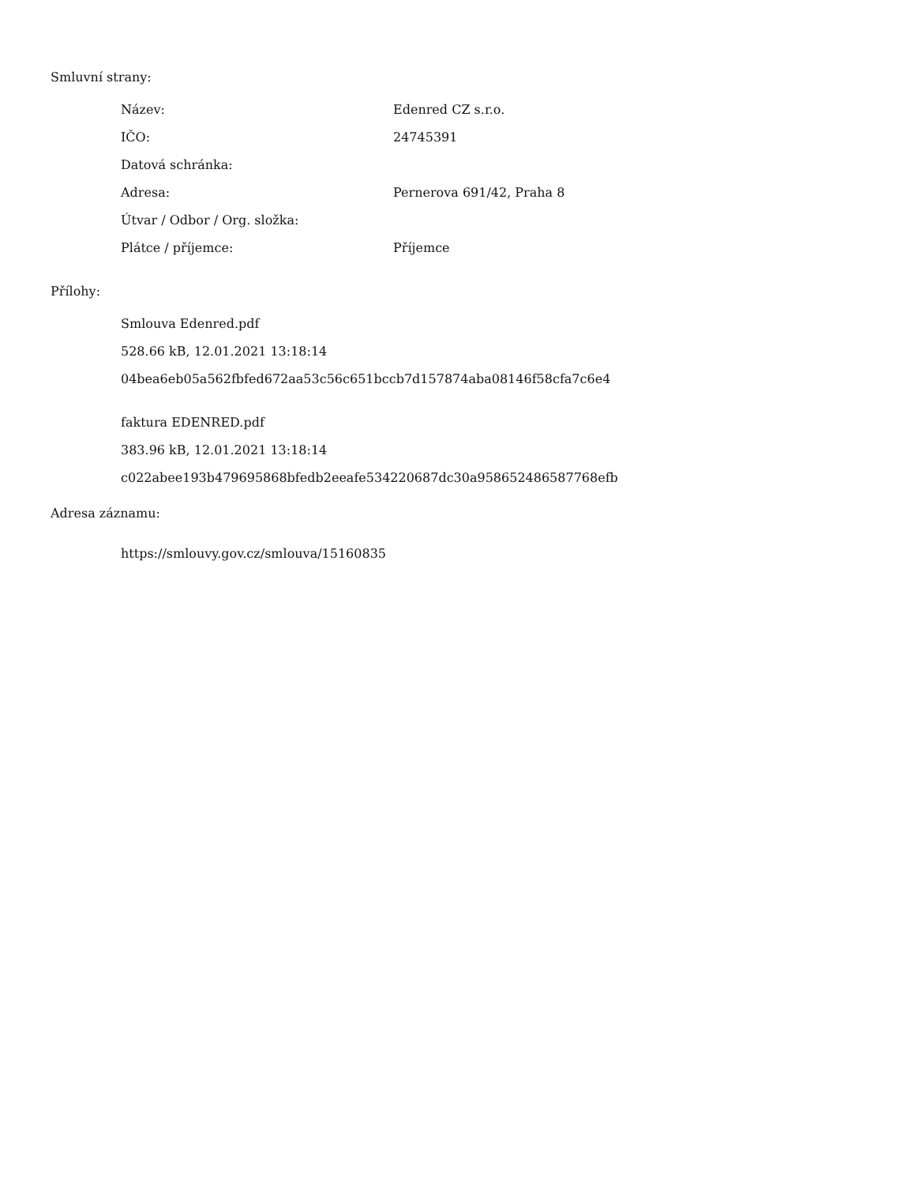Smluvní strany:
| Název: | Edenred CZ s.r.o. |
| IČO: | 24745391 |
| Datová schránka: | |
| Adresa: | Pernerova 691/42, Praha 8 |
| Útvar / Odbor / Org. složka: | |
| Plátce / příjemce: | Příjemce |
Přílohy:
Smlouva Edenred.pdf
528.66 kB, 12.01.2021 13:18:14
04bea6eb05a562fbfed672aa53c56c651bccb7d157874aba08146f58cfa7c6e4
faktura EDENRED.pdf
383.96 kB, 12.01.2021 13:18:14
c022abee193b479695868bfedb2eeafe534220687dc30a958652486587768efb
Adresa záznamu:
https://smlouvy.gov.cz/smlouva/15160835